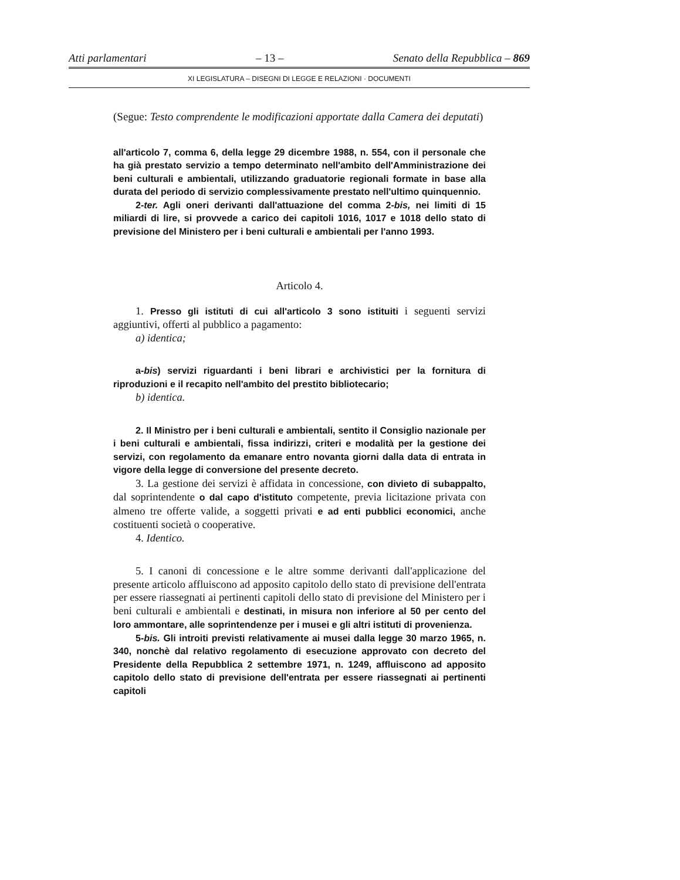Atti parlamentari – 13 – Senato della Repubblica – 869
XI LEGISLATURA – DISEGNI DI LEGGE E RELAZIONI · DOCUMENTI
(Segue: Testo comprendente le modificazioni apportate dalla Camera dei deputati)
all'articolo 7, comma 6, della legge 29 dicembre 1988, n. 554, con il personale che ha già prestato servizio a tempo determinato nell'ambito dell'Amministrazione dei beni culturali e ambientali, utilizzando graduatorie regionali formate in base alla durata del periodo di servizio complessivamente prestato nell'ultimo quinquennio.
2-ter. Agli oneri derivanti dall'attuazione del comma 2-bis, nei limiti di 15 miliardi di lire, si provvede a carico dei capitoli 1016, 1017 e 1018 dello stato di previsione del Ministero per i beni culturali e ambientali per l'anno 1993.
Articolo 4.
1. Presso gli istituti di cui all'articolo 3 sono istituiti i seguenti servizi aggiuntivi, offerti al pubblico a pagamento:
a) identica;
a-bis) servizi riguardanti i beni librari e archivistici per la fornitura di riproduzioni e il recapito nell'ambito del prestito bibliotecario;
b) identica.
2. Il Ministro per i beni culturali e ambientali, sentito il Consiglio nazionale per i beni culturali e ambientali, fissa indirizzi, criteri e modalità per la gestione dei servizi, con regolamento da emanare entro novanta giorni dalla data di entrata in vigore della legge di conversione del presente decreto.
3. La gestione dei servizi è affidata in concessione, con divieto di subappalto, dal soprintendente o dal capo d'istituto competente, previa licitazione privata con almeno tre offerte valide, a soggetti privati e ad enti pubblici economici, anche costituenti società o cooperative.
4. Identico.
5. I canoni di concessione e le altre somme derivanti dall'applicazione del presente articolo affluiscono ad apposito capitolo dello stato di previsione dell'entrata per essere riassegnati ai pertinenti capitoli dello stato di previsione del Ministero per i beni culturali e ambientali e destinati, in misura non inferiore al 50 per cento del loro ammontare, alle soprintendenze per i musei e gli altri istituti di provenienza.
5-bis. Gli introiti previsti relativamente ai musei dalla legge 30 marzo 1965, n. 340, nonchè dal relativo regolamento di esecuzione approvato con decreto del Presidente della Repubblica 2 settembre 1971, n. 1249, affluiscono ad apposito capitolo dello stato di previsione dell'entrata per essere riassegnati ai pertinenti capitoli